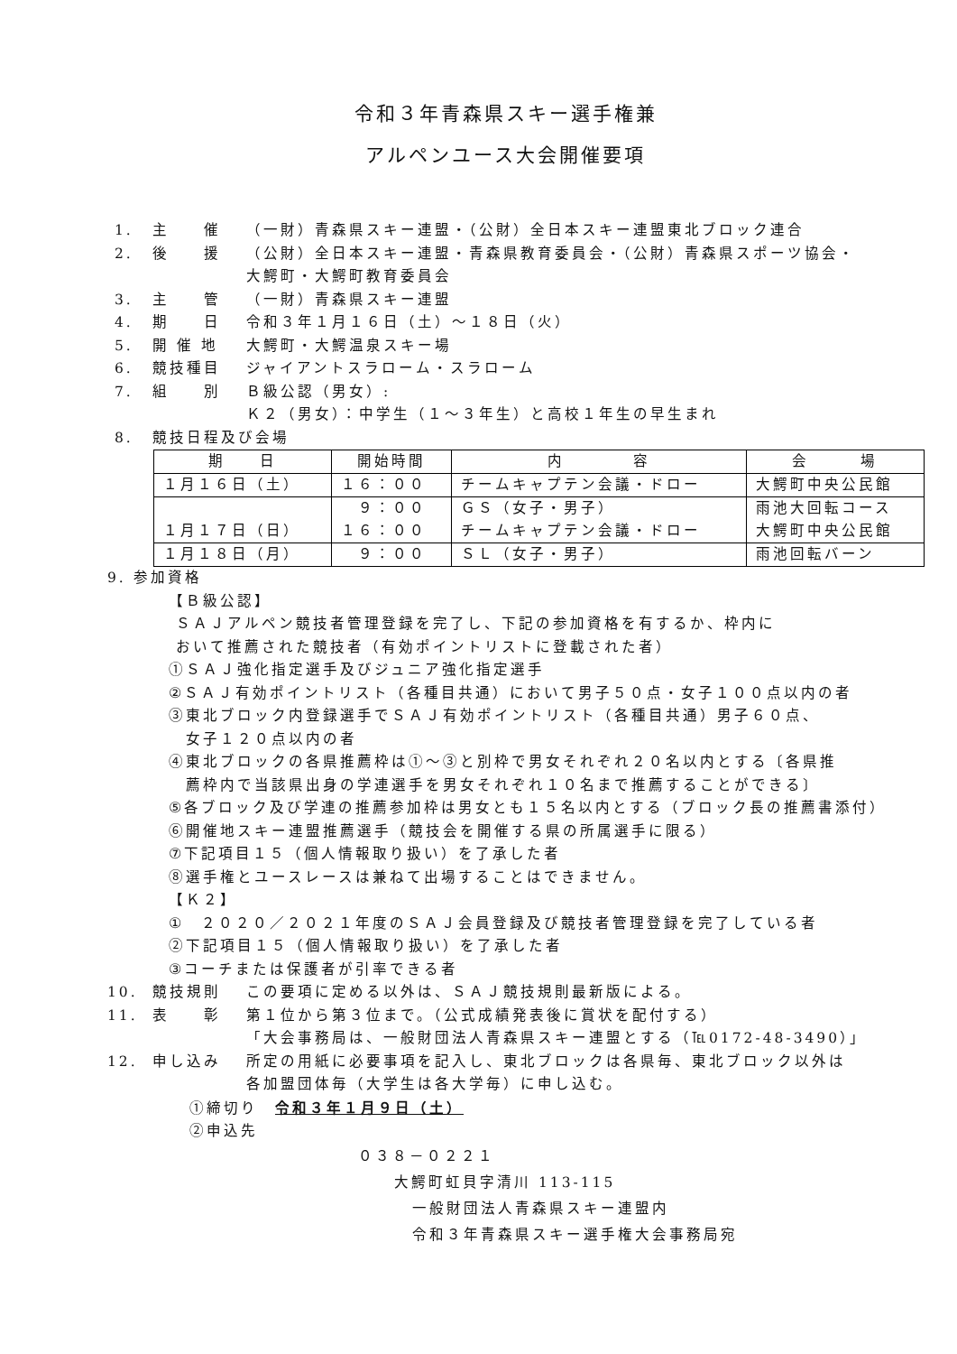令和３年青森県スキー選手権兼
アルペンユース大会開催要項
1. 主　　催 （一財）青森県スキー連盟・（公財）全日本スキー連盟東北ブロック連合
2. 後　　援 （公財）全日本スキー連盟・青森県教育委員会・（公財）青森県スポーツ協会・
大鰐町・大鰐町教育委員会
3. 主　　管 （一財）青森県スキー連盟
4. 期　　日 令和３年１月１６日（土）～１８日（火）
5. 開 催 地 大鰐町・大鰐温泉スキー場
6. 競技種目 ジャイアントスラローム・スラローム
7. 組　　別 Ｂ級公認（男女）:
Ｋ２（男女）：中学生（１～３年生）と高校１年生の早生まれ
8. 競技日程及び会場
| 期 日 | 開始時間 | 内 容 | 会 場 |
| --- | --- | --- | --- |
| １月１６日（土） | １６：００ | チームキャプテン会議・ドロー | 大鰐町中央公民館 |
| １月１７日（日） | ９：００ １６：００ | ＧＳ（女子・男子） チームキャプテン会議・ドロー | 雨池大回転コース 大鰐町中央公民館 |
| １月１８日（月） | ９：００ | ＳＬ（女子・男子） | 雨池回転バーン |
9. 参加資格
【Ｂ級公認】
ＳＡＪアルペン競技者管理登録を完了し、下記の参加資格を有するか、枠内に
おいて推薦された競技者（有効ポイントリストに登載された者）
①ＳＡＪ強化指定選手及びジュニア強化指定選手
②ＳＡＪ有効ポイントリスト（各種目共通）において男子５０点・女子１００点以内の者
③東北ブロック内登録選手でＳＡＪ有効ポイントリスト（各種目共通）男子６０点、
　女子１２０点以内の者
④東北ブロックの各県推薦枠は①～③と別枠で男女それぞれ２０名以内とする〔各県推
　薦枠内で当該県出身の学連選手を男女それぞれ１０名まで推薦することができる〕
⑤各ブロック及び学連の推薦参加枠は男女とも１５名以内とする（ブロック長の推薦書添付）
⑥開催地スキー連盟推薦選手（競技会を開催する県の所属選手に限る）
⑦下記項目１５（個人情報取り扱い）を了承した者
⑧選手権とユースレースは兼ねて出場することはできません。
【Ｋ２】
①　２０２０／２０２１年度のＳＡＪ会員登録及び競技者管理登録を完了している者
②下記項目１５（個人情報取り扱い）を了承した者
③コーチまたは保護者が引率できる者
10. 競技規則 この要項に定める以外は、ＳＡＪ競技規則最新版による。
11. 表　　彰 第１位から第３位まで。（公式成績発表後に賞状を配付する）
「大会事務局は、一般財団法人青森県スキー連盟とする（℡0172-48-3490）」
12. 申し込み 所定の用紙に必要事項を記入し、東北ブロックは各県毎、東北ブロック以外は
各加盟団体毎（大学生は各大学毎）に申し込む。
①締切り　令和３年１月９日（土）
②申込先
０３８－０２２１
大鰐町虹貝字清川 113-115
一般財団法人青森県スキー連盟内
令和３年青森県スキー選手権大会事務局宛